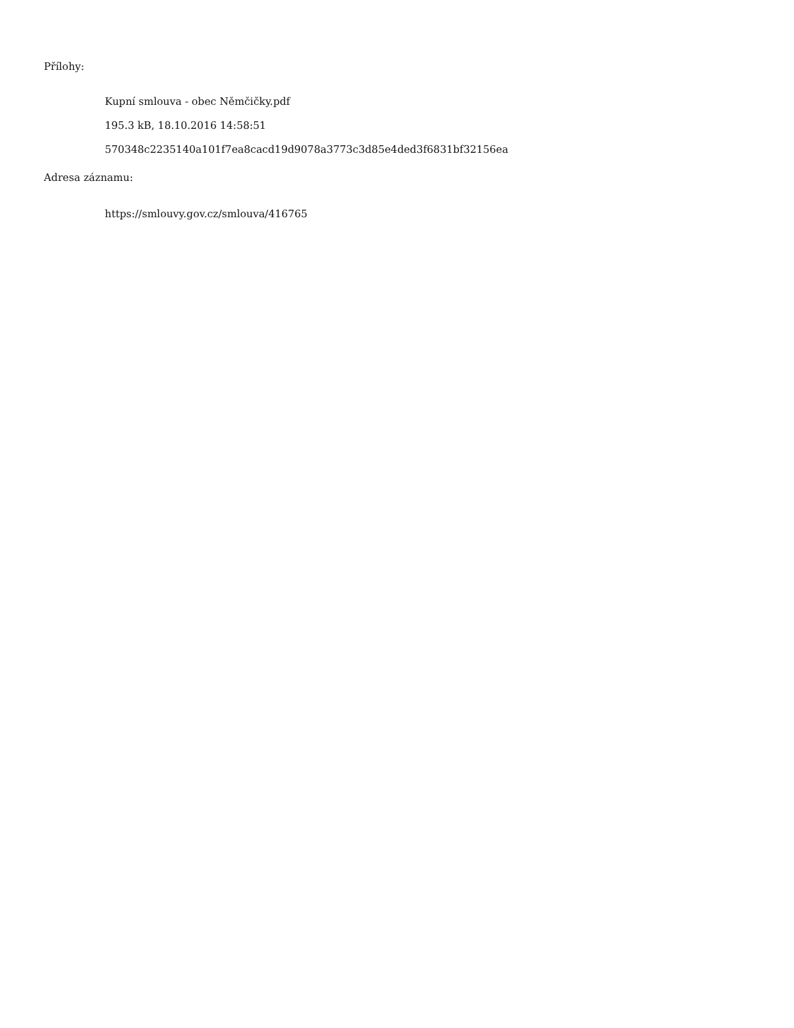Přílohy:
Kupní smlouva - obec Němčičky.pdf
195.3 kB, 18.10.2016 14:58:51
570348c2235140a101f7ea8cacd19d9078a3773c3d85e4ded3f6831bf32156ea
Adresa záznamu:
https://smlouvy.gov.cz/smlouva/416765